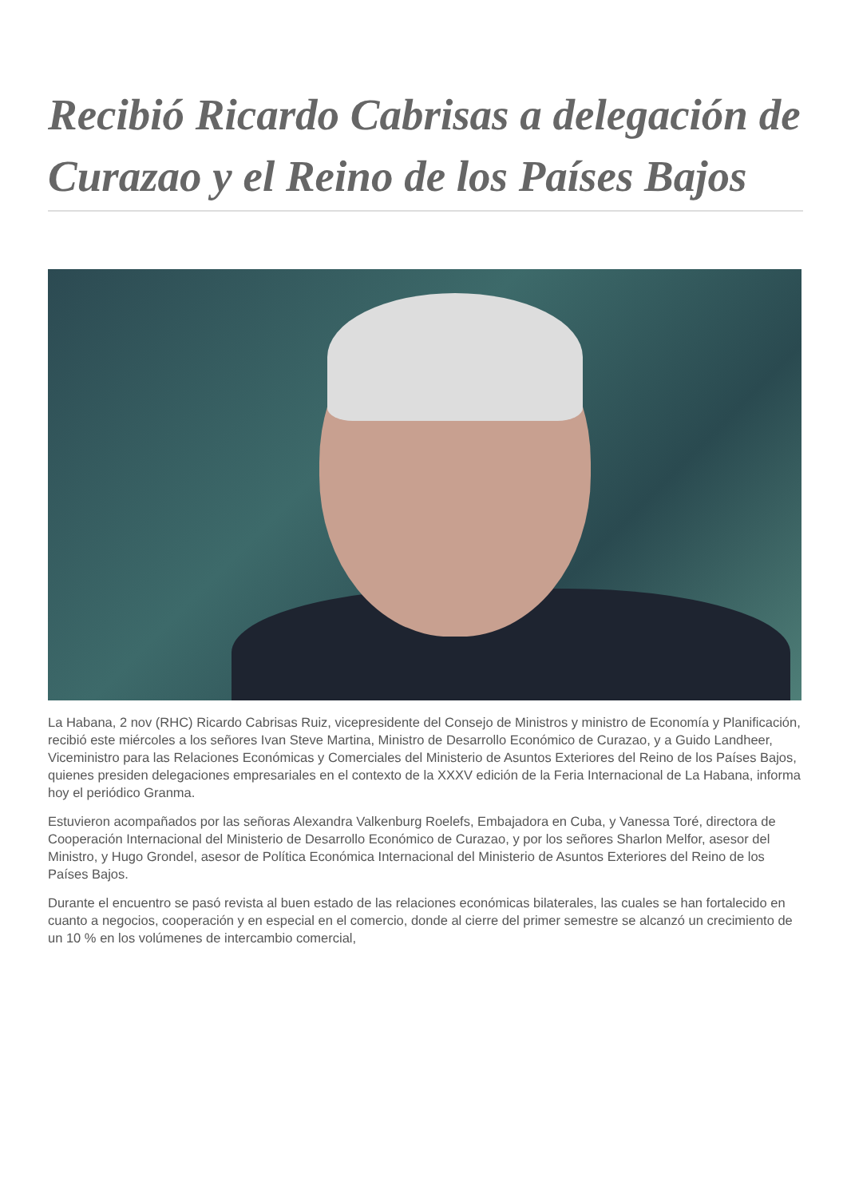Recibió Ricardo Cabrisas a delegación de Curazao y el Reino de los Países Bajos
La Habana, 2 nov (RHC) Ricardo Cabrisas Ruiz, vicepresidente del Consejo de Ministros y ministro de Economía y Planificación, recibió este miércoles a los señores Ivan Steve Martina, Ministro de Desarrollo Económico de Curazao, y a Guido Landheer, Viceministro para las Relaciones Económicas y Comerciales del Ministerio de Asuntos Exteriores del Reino de los Países Bajos, quienes presiden delegaciones empresariales en el contexto de la XXXV edición de la Feria Internacional de La Habana, informa hoy el periódico Granma.
Estuvieron acompañados por las señoras Alexandra Valkenburg Roelefs, Embajadora en Cuba, y Vanessa Toré, directora de Cooperación Internacional del Ministerio de Desarrollo Económico de Curazao, y por los señores Sharlon Melfor, asesor del Ministro, y Hugo Grondel, asesor de Política Económica Internacional del Ministerio de Asuntos Exteriores del Reino de los Países Bajos.
Durante el encuentro se pasó revista al buen estado de las relaciones económicas bilaterales, las cuales se han fortalecido en cuanto a negocios, cooperación y en especial en el comercio, donde al cierre del primer semestre se alcanzó un crecimiento de un 10 % en los volúmenes de intercambio comercial,